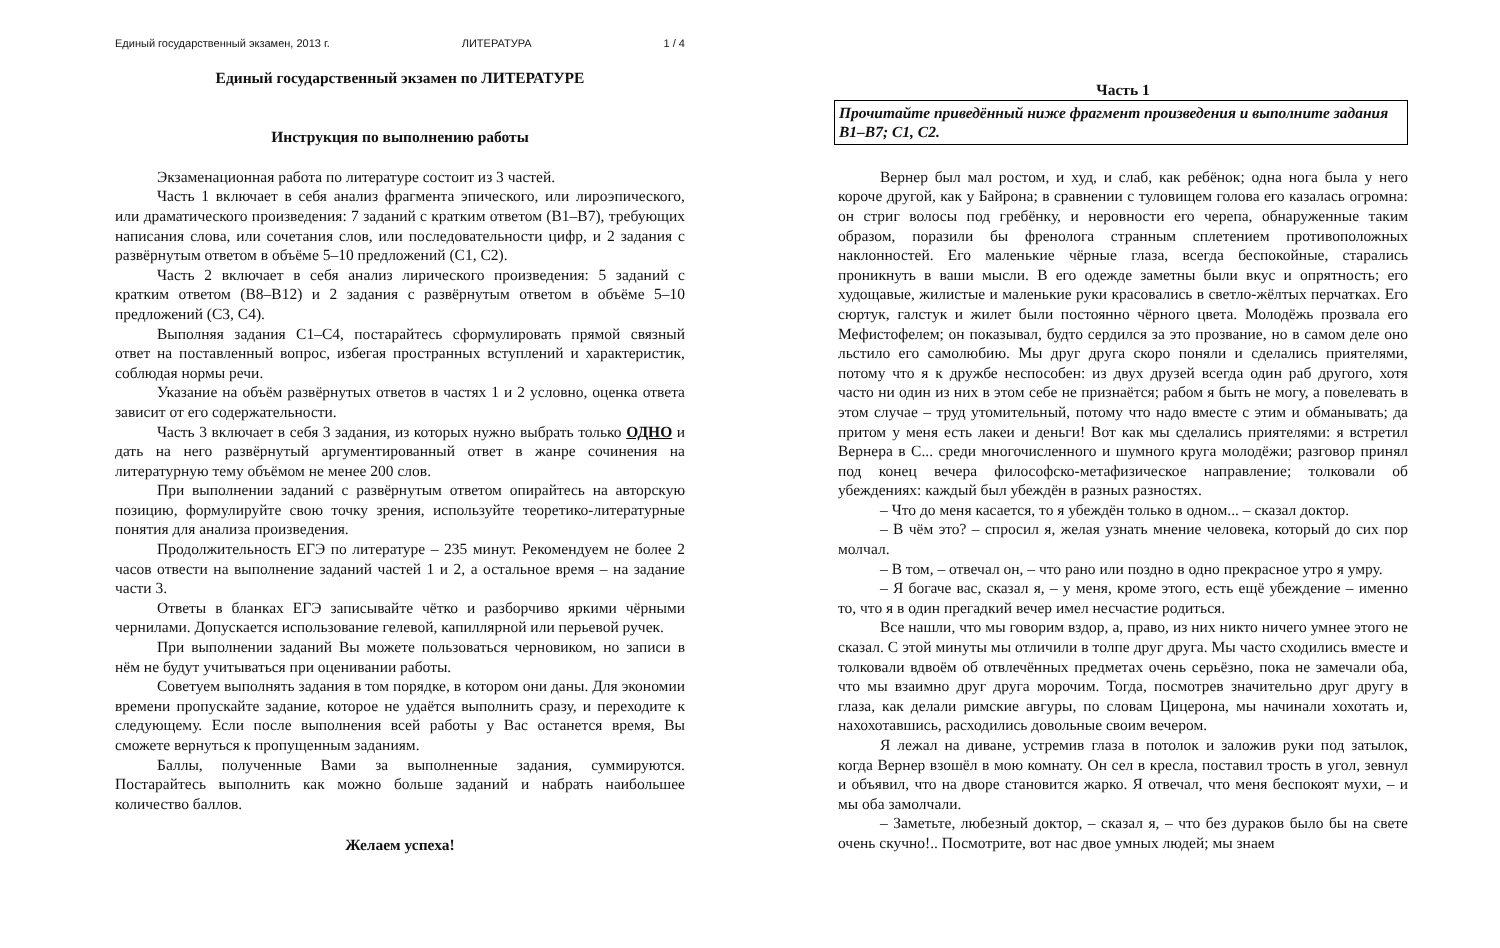Единый государственный экзамен, 2013 г. ЛИТЕРАТУРА 1 / 4
Единый государственный экзамен по ЛИТЕРАТУРЕ
Инструкция по выполнению работы
Экзаменационная работа по литературе состоит из 3 частей.
Часть 1 включает в себя анализ фрагмента эпического, или лироэпического, или драматического произведения: 7 заданий с кратким ответом (B1–B7), требующих написания слова, или сочетания слов, или последовательности цифр, и 2 задания с развёрнутым ответом в объёме 5–10 предложений (C1, C2).
Часть 2 включает в себя анализ лирического произведения: 5 заданий с кратким ответом (B8–B12) и 2 задания с развёрнутым ответом в объёме 5–10 предложений (C3, C4).
Выполняя задания C1–C4, постарайтесь сформулировать прямой связный ответ на поставленный вопрос, избегая пространных вступлений и характеристик, соблюдая нормы речи.
Указание на объём развёрнутых ответов в частях 1 и 2 условно, оценка ответа зависит от его содержательности.
Часть 3 включает в себя 3 задания, из которых нужно выбрать только ОДНО и дать на него развёрнутый аргументированный ответ в жанре сочинения на литературную тему объёмом не менее 200 слов.
При выполнении заданий с развёрнутым ответом опирайтесь на авторскую позицию, формулируйте свою точку зрения, используйте теоретико-литературные понятия для анализа произведения.
Продолжительность ЕГЭ по литературе – 235 минут. Рекомендуем не более 2 часов отвести на выполнение заданий частей 1 и 2, а остальное время – на задание части 3.
Ответы в бланках ЕГЭ записывайте чётко и разборчиво яркими чёрными чернилами. Допускается использование гелевой, капиллярной или перьевой ручек.
При выполнении заданий Вы можете пользоваться черновиком, но записи в нём не будут учитываться при оценивании работы.
Советуем выполнять задания в том порядке, в котором они даны. Для экономии времени пропускайте задание, которое не удаётся выполнить сразу, и переходите к следующему. Если после выполнения всей работы у Вас останется время, Вы сможете вернуться к пропущенным заданиям.
Баллы, полученные Вами за выполненные задания, суммируются. Постарайтесь выполнить как можно больше заданий и набрать наибольшее количество баллов.
Желаем успеха!
Часть 1
Прочитайте приведённый ниже фрагмент произведения и выполните задания B1–B7; C1, C2.
Вернер был мал ростом, и худ, и слаб, как ребёнок; одна нога была у него короче другой, как у Байрона; в сравнении с туловищем голова его казалась огромна: он стриг волосы под гребёнку, и неровности его черепа, обнаруженные таким образом, поразили бы френолога странным сплетением противоположных наклонностей. Его маленькие чёрные глаза, всегда беспокойные, старались проникнуть в ваши мысли. В его одежде заметны были вкус и опрятность; его худощавые, жилистые и маленькие руки красовались в светло-жёлтых перчатках. Его сюртук, галстук и жилет были постоянно чёрного цвета. Молодёжь прозвала его Мефистофелем; он показывал, будто сердился за это прозвание, но в самом деле оно льстило его самолюбию. Мы друг друга скоро поняли и сделались приятелями, потому что я к дружбе неспособен: из двух друзей всегда один раб другого, хотя часто ни один из них в этом себе не признаётся; рабом я быть не могу, а повелевать в этом случае – труд утомительный, потому что надо вместе с этим и обманывать; да притом у меня есть лакеи и деньги! Вот как мы сделались приятелями: я встретил Вернера в С... среди многочисленного и шумного круга молодёжи; разговор принял под конец вечера философско-метафизическое направление; толковали об убеждениях: каждый был убеждён в разных разностях.
– Что до меня касается, то я убеждён только в одном... – сказал доктор.
– В чём это? – спросил я, желая узнать мнение человека, который до сих пор молчал.
– В том, – отвечал он, – что рано или поздно в одно прекрасное утро я умру.
– Я богаче вас, сказал я, – у меня, кроме этого, есть ещё убеждение – именно то, что я в один прегадкий вечер имел несчастие родиться.
Все нашли, что мы говорим вздор, а, право, из них никто ничего умнее этого не сказал. С этой минуты мы отличили в толпе друг друга. Мы часто сходились вместе и толковали вдвоём об отвлечённых предметах очень серьёзно, пока не замечали оба, что мы взаимно друг друга морочим. Тогда, посмотрев значительно друг другу в глаза, как делали римские авгуры, по словам Цицерона, мы начинали хохотать и, нахохотавшись, расходились довольные своим вечером.
Я лежал на диване, устремив глаза в потолок и заложив руки под затылок, когда Вернер взошёл в мою комнату. Он сел в кресла, поставил трость в угол, зевнул и объявил, что на дворе становится жарко. Я отвечал, что меня беспокоят мухи, – и мы оба замолчали.
– Заметьте, любезный доктор, – сказал я, – что без дураков было бы на свете очень скучно!.. Посмотрите, вот нас двое умных людей; мы знаем